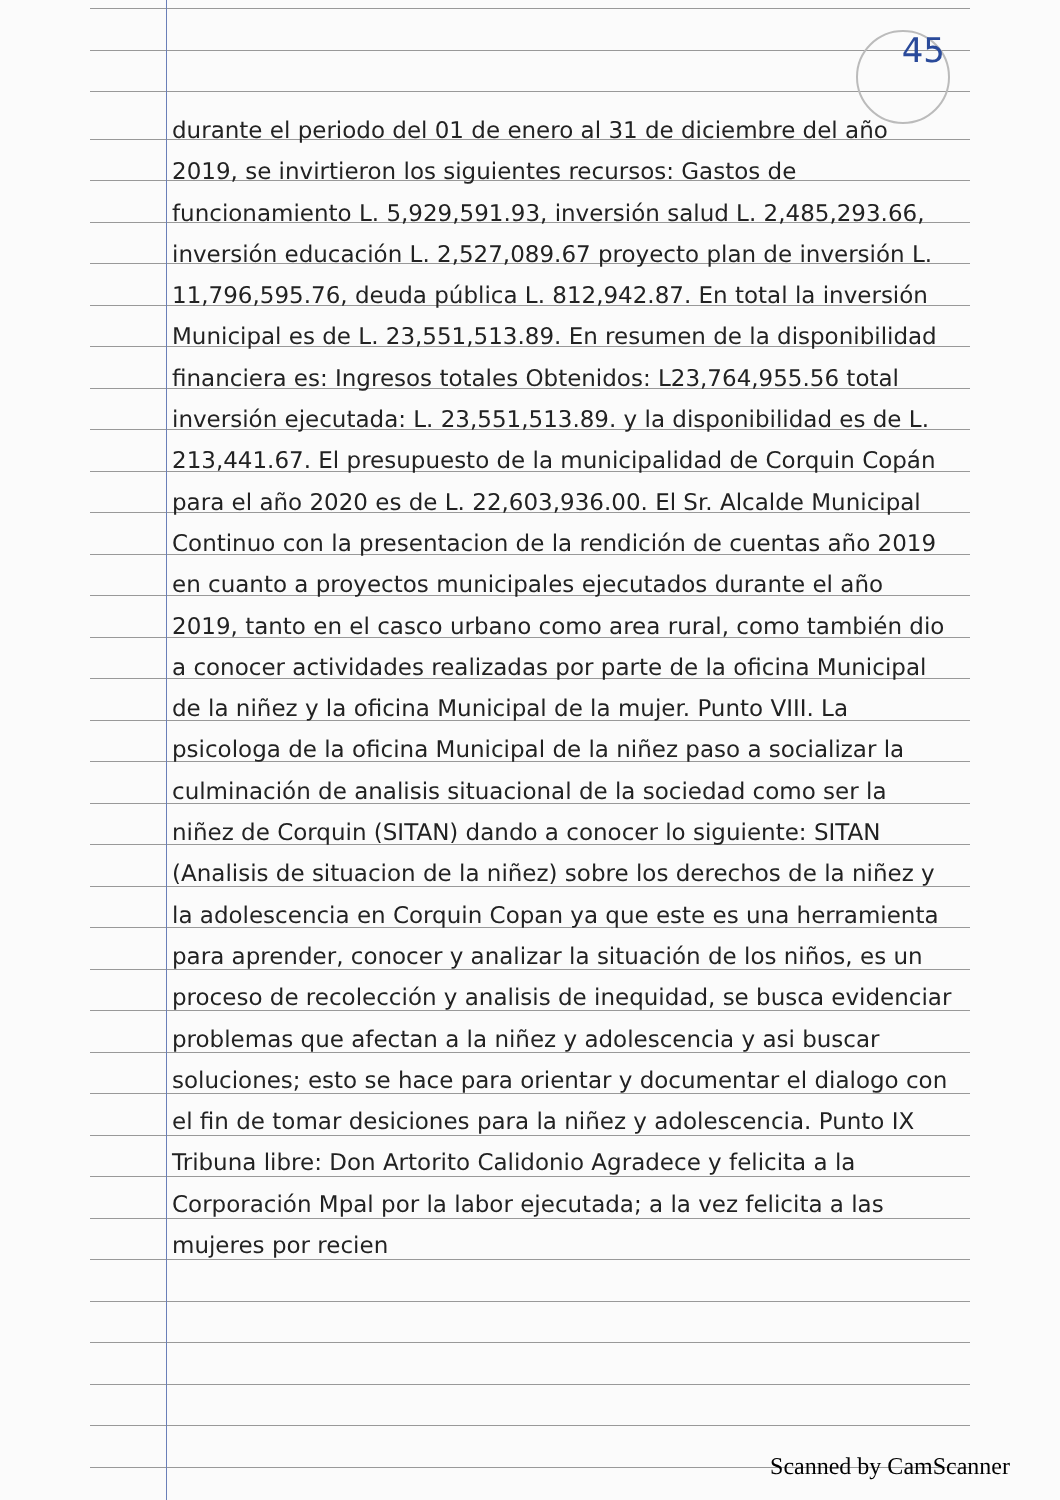45
durante el periodo del 01 de enero al 31 de diciembre del año 2019, se invirtieron los siguientes recursos: Gastos de funcionamiento L. 5,929,591.93, inversión salud L. 2,485,293.66, inversión educación L. 2,527,089.67 proyecto plan de inversión L. 11,796,595.76, deuda pública L. 812,942.87. En total la inversión Municipal es de L. 23,551,513.89. En resumen de la disponibilidad financiera es: Ingresos totales Obtenidos: L23,764,955.56 total inversión ejecutada: L. 23,551,513.89. y la disponibilidad es de L. 213,441.67. El presupuesto de la municipalidad de Corquin Copán para el año 2020 es de L. 22,603,936.00. El Sr. Alcalde Municipal Continuo con la presentacion de la rendición de cuentas año 2019 en cuanto a proyectos municipales ejecutados durante el año 2019, tanto en el casco urbano como area rural, como también dio a conocer actividades realizadas por parte de la oficina Municipal de la niñez y la oficina Municipal de la mujer. Punto VIII. La psicologa de la oficina Municipal de la niñez paso a socializar la culminación de analisis situacional de la sociedad como ser la niñez de Corquin (SITAN) dando a conocer lo siguiente: SITAN (Analisis de situacion de la niñez) sobre los derechos de la niñez y la adolescencia en Corquin Copan ya que este es una herramienta para aprender, conocer y analizar la situación de los niños, es un proceso de recolección y analisis de inequidad, se busca evidenciar problemas que afectan a la niñez y adolescencia y asi buscar soluciones; esto se hace para orientar y documentar el dialogo con el fin de tomar desiciones para la niñez y adolescencia. Punto IX Tribuna libre: Don Artorito Calidonio Agradece y felicita a la Corporación Mpal por la labor ejecutada; a la vez felicita a las mujeres por recien
Scanned by CamScanner